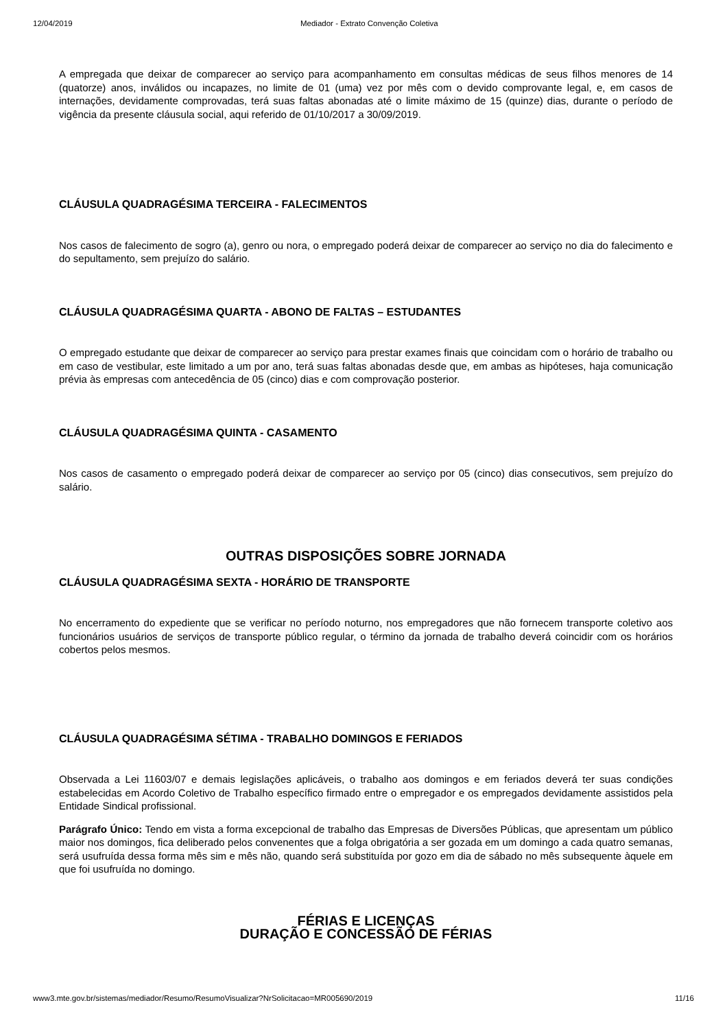12/04/2019 Mediador - Extrato Convenção Coletiva
A empregada que deixar de comparecer ao serviço para acompanhamento em consultas médicas de seus filhos menores de 14 (quatorze) anos, inválidos ou incapazes, no limite de 01 (uma) vez por mês com o devido comprovante legal, e, em casos de internações, devidamente comprovadas, terá suas faltas abonadas até o limite máximo de 15 (quinze) dias, durante o período de vigência da presente cláusula social, aqui referido de 01/10/2017 a 30/09/2019.
CLÁUSULA QUADRAGÉSIMA TERCEIRA - FALECIMENTOS
Nos casos de falecimento de sogro (a), genro ou nora, o empregado poderá deixar de comparecer ao serviço no dia do falecimento e do sepultamento, sem prejuízo do salário.
CLÁUSULA QUADRAGÉSIMA QUARTA - ABONO DE FALTAS – ESTUDANTES
O empregado estudante que deixar de comparecer ao serviço para prestar exames finais que coincidam com o horário de trabalho ou em caso de vestibular, este limitado a um por ano, terá suas faltas abonadas desde que, em ambas as hipóteses, haja comunicação prévia às empresas com antecedência de 05 (cinco) dias e com comprovação posterior.
CLÁUSULA QUADRAGÉSIMA QUINTA - CASAMENTO
Nos casos de casamento o empregado poderá deixar de comparecer ao serviço por 05 (cinco) dias consecutivos, sem prejuízo do salário.
OUTRAS DISPOSIÇÕES SOBRE JORNADA
CLÁUSULA QUADRAGÉSIMA SEXTA - HORÁRIO DE TRANSPORTE
No encerramento do expediente que se verificar no período noturno, nos empregadores que não fornecem transporte coletivo aos funcionários usuários de serviços de transporte público regular, o término da jornada de trabalho deverá coincidir com os horários cobertos pelos mesmos.
CLÁUSULA QUADRAGÉSIMA SÉTIMA - TRABALHO DOMINGOS E FERIADOS
Observada a Lei 11603/07 e demais legislações aplicáveis, o trabalho aos domingos e em feriados deverá ter suas condições estabelecidas em Acordo Coletivo de Trabalho específico firmado entre o empregador e os empregados devidamente assistidos pela Entidade Sindical profissional.
Parágrafo Único: Tendo em vista a forma excepcional de trabalho das Empresas de Diversões Públicas, que apresentam um público maior nos domingos, fica deliberado pelos convenentes que a folga obrigatória a ser gozada em um domingo a cada quatro semanas, será usufruída dessa forma mês sim e mês não, quando será substituída por gozo em dia de sábado no mês subsequente àquele em que foi usufruída no domingo.
FÉRIAS E LICENÇAS
DURAÇÃO E CONCESSÃO DE FÉRIAS
www3.mte.gov.br/sistemas/mediador/Resumo/ResumoVisualizar?NrSolicitacao=MR005690/2019 11/16